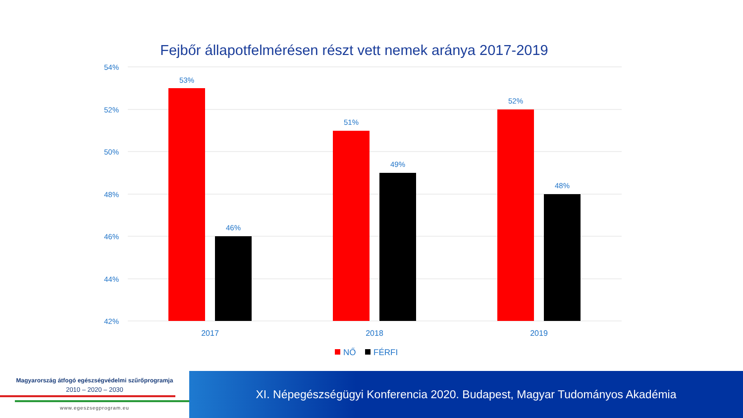Fejbőr állapotfelmérésen részt vett nemek aránya 2017-2019
54%
52%
50%
48%
46%
44%
42%
53%
46%
51%
49%
52%
48%
2017
2018
2019
NŐ
FÉRFI
Magyarország átfogó egészségvédelmi szűrőprogramja
2010 – 2020 – 2030
www.egeszsegprogram.eu
XI. Népegészségügyi Konferencia 2020. Budapest, Magyar Tudományos Akadémia